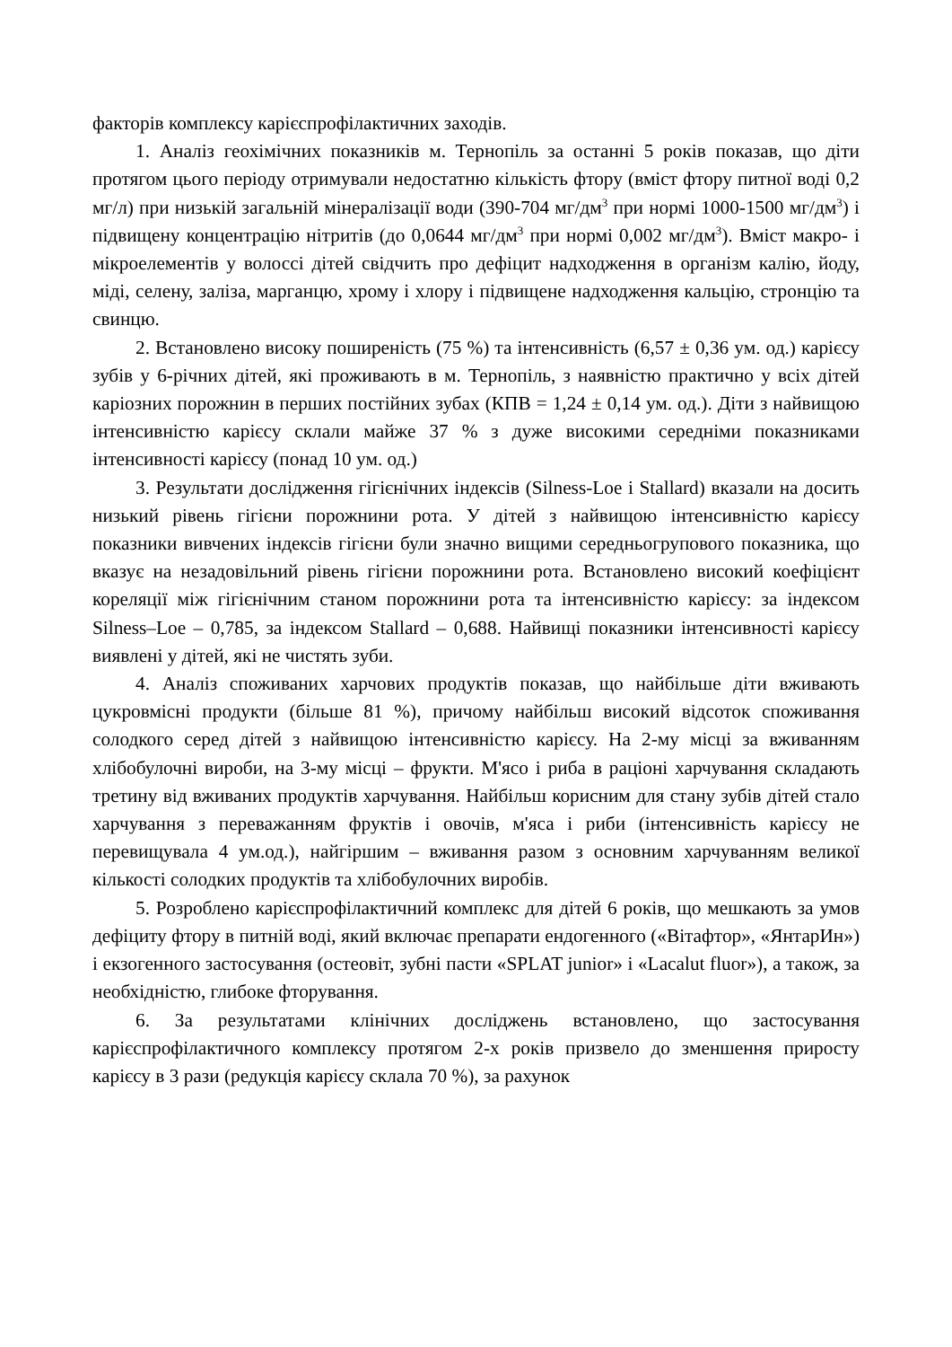факторів комплексу карієспрофілактичних заходів.
1. Аналіз геохімічних показників м. Тернопіль за останні 5 років показав, що діти протягом цього періоду отримували недостатню кількість фтору (вміст фтору питної воді 0,2 мг/л) при низькій загальній мінералізації води (390-704 мг/дм<sup>3</sup> при нормі 1000-1500 мг/дм<sup>3</sup>) і підвищену концентрацію нітритів (до 0,0644 мг/дм<sup>3</sup> при нормі 0,002 мг/дм<sup>3</sup>). Вміст макро- і мікроелементів у волоссі дітей свідчить про дефіцит надходження в організм калію, йоду, міді, селену, заліза, марганцю, хрому і хлору і підвищене надходження кальцію, стронцію та свинцю.
2. Встановлено високу поширеність (75 %) та інтенсивність (6,57 ± 0,36 ум. од.) карієсу зубів у 6-річних дітей, які проживають в м. Тернопіль, з наявністю практично у всіх дітей каріозних порожнин в перших постійних зубах (КПВ = 1,24 ± 0,14 ум. од.). Діти з найвищою інтенсивністю карієсу склали майже 37 % з дуже високими середніми показниками інтенсивності карієсу (понад 10 ум. од.)
3. Результати дослідження гігієнічних індексів (Silness-Loe і Stallard) вказали на досить низький рівень гігієни порожнини рота. У дітей з найвищою інтенсивністю карієсу показники вивчених індексів гігієни були значно вищими середньогрупового показника, що вказує на незадовільний рівень гігієни порожнини рота. Встановлено високий коефіцієнт кореляції між гігієнічним станом порожнини рота та інтенсивністю карієсу: за індексом Silness–Loe – 0,785, за індексом Stallard – 0,688. Найвищі показники інтенсивності карієсу виявлені у дітей, які не чистять зуби.
4. Аналіз споживаних харчових продуктів показав, що найбільше діти вживають цукровмісні продукти (більше 81 %), причому найбільш високий відсоток споживання солодкого серед дітей з найвищою інтенсивністю карієсу. На 2-му місці за вживанням хлібобулочні вироби, на 3-му місці – фрукти. М'ясо і риба в раціоні харчування складають третину від вживаних продуктів харчування. Найбільш корисним для стану зубів дітей стало харчування з переважанням фруктів і овочів, м'яса і риби (інтенсивність карієсу не перевищувала 4 ум.од.), найгіршим – вживання разом з основним харчуванням великої кількості солодких продуктів та хлібобулочних виробів.
5. Розроблено карієспрофілактичний комплекс для дітей 6 років, що мешкають за умов дефіциту фтору в питній воді, який включає препарати ендогенного («Вітафтор», «ЯнтарИн») і екзогенного застосування (остеовіт, зубні пасти «SPLAT junior» і «Lacalut fluor»), а також, за необхідністю, глибоке фторування.
6. За результатами клінічних досліджень встановлено, що застосування карієспрофілактичного комплексу протягом 2-х років призвело до зменшення приросту карієсу в 3 рази (редукція карієсу склала 70 %), за рахунок